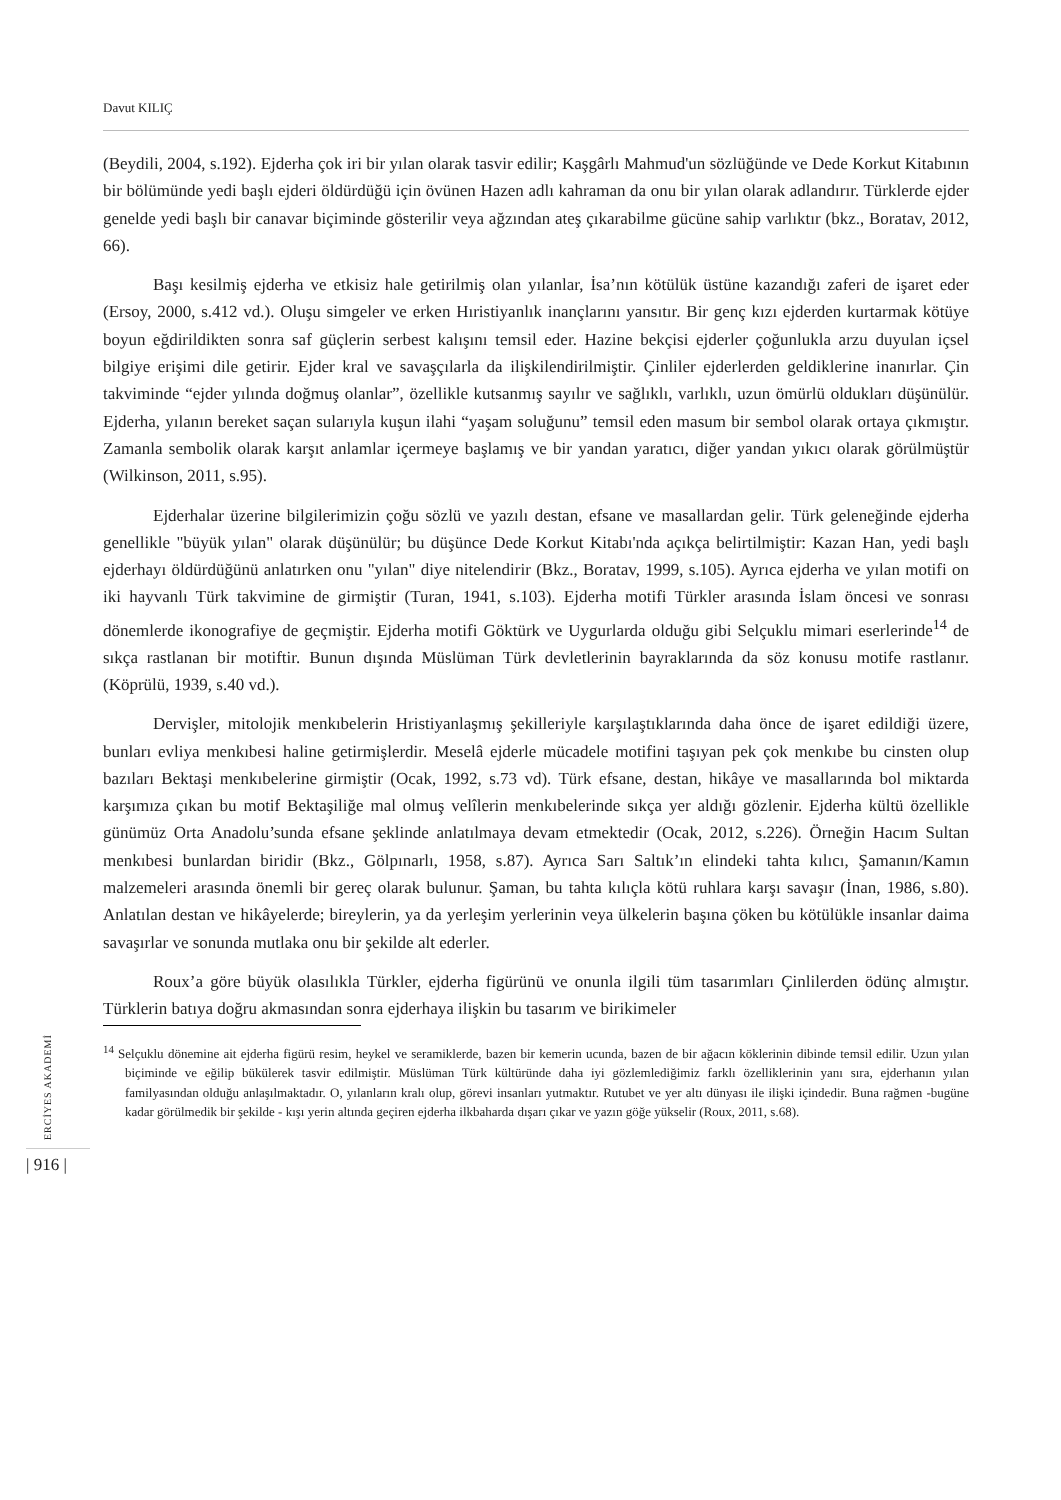Davut KILIÇ
(Beydili, 2004, s.192). Ejderha çok iri bir yılan olarak tasvir edilir; Kaşgârlı Mahmud'un sözlüğünde ve Dede Korkut Kitabının bir bölümünde yedi başlı ejderi öldürdüğü için övünen Hazen adlı kahraman da onu bir yılan olarak adlandırır. Türklerde ejder genelde yedi başlı bir canavar biçiminde gösterilir veya ağzından ateş çıkarabilme gücüne sahip varlıktır (bkz., Boratav, 2012, 66).
Başı kesilmiş ejderha ve etkisiz hale getirilmiş olan yılanlar, İsa’nın kötülük üstüne kazandığı zaferi de işaret eder (Ersoy, 2000, s.412 vd.). Oluşu simgeler ve erken Hıristiyanlık inançlarını yansıtır. Bir genç kızı ejderden kurtarmak kötüye boyun eğdirildikten sonra saf güçlerin serbest kalışını temsil eder. Hazine bekçisi ejderler çoğunlukla arzu duyulan içsel bilgiye erişimi dile getirir. Ejder kral ve savaşçılarla da ilişkilendirilmiştir. Çinliler ejderlerden geldiklerine inanırlar. Çin takviminde “ejder yılında doğmuş olanlar”, özellikle kutsanmış sayılır ve sağlıklı, varlıklı, uzun ömürlü oldukları düşünülür. Ejderha, yılanın bereket saçan sularıyla kuşun ilahi “yaşam soluğunu” temsil eden masum bir sembol olarak ortaya çıkmıştır. Zamanla sembolik olarak karşıt anlamlar içermeye başlamış ve bir yandan yaratıcı, diğer yandan yıkıcı olarak görülmüştür (Wilkinson, 2011, s.95).
Ejderhalar üzerine bilgilerimizin çoğu sözlü ve yazılı destan, efsane ve masallardan gelir. Türk geleneğinde ejderha genellikle "büyük yılan" olarak düşünülür; bu düşünce Dede Korkut Kitabı'nda açıkça belirtilmiştir: Kazan Han, yedi başlı ejderhayı öldürdüğünü anlatırken onu "yılan" diye nitelendirir (Bkz., Boratav, 1999, s.105). Ayrıca ejderha ve yılan motifi on iki hayvanlı Türk takvimine de girmiştir (Turan, 1941, s.103). Ejderha motifi Türkler arasında İslam öncesi ve sonrası dönemlerde ikonografiye de geçmiştir. Ejderha motifi Göktürk ve Uygurlarda olduğu gibi Selçuklu mimari eserlerinde<sup>14</sup> de sıkça rastlanan bir motiftir. Bunun dışında Müslüman Türk devletlerinin bayraklarında da söz konusu motife rastlanır. (Köprülü, 1939, s.40 vd.).
Dervişler, mitolojik menkıbelerin Hristiyanlaşmış şekilleriyle karşılaştıklarında daha önce de işaret edildiği üzere, bunları evliya menkıbesi haline getirmişlerdir. Meselâ ejderle mücadele motifini taşıyan pek çok menkıbe bu cinsten olup bazıları Bektaşi menkıbelerine girmiştir (Ocak, 1992, s.73 vd). Türk efsane, destan, hikâye ve masallarında bol miktarda karşımıza çıkan bu motif Bektaşiliğe mal olmuş velîlerin menkıbelerinde sıkça yer aldığı gözlenir. Ejderha kültü özellikle günümüz Orta Anadolu’sunda efsane şeklinde anlatılmaya devam etmektedir (Ocak, 2012, s.226). Örneğin Hacım Sultan menkıbesi bunlardan biridir (Bkz., Gölpınarlı, 1958, s.87). Ayrıca Sarı Saltık’ın elindeki tahta kılıcı, Şamanın/Kamın malzemeleri arasında önemli bir gereç olarak bulunur. Şaman, bu tahta kılıçla kötü ruhlara karşı savaşır (İnan, 1986, s.80). Anlatılan destan ve hikâyelerde; bireylerin, ya da yerleşim yerlerinin veya ülkelerin başına çöken bu kötülükle insanlar daima savaşırlar ve sonunda mutlaka onu bir şekilde alt ederler.
Roux’a göre büyük olasılıkla Türkler, ejderha figürünü ve onunla ilgili tüm tasarımları Çinlilerden ödünç almıştır. Türklerin batıya doğru akmasından sonra ejderhaya ilişkin bu tasarım ve birikimeler
<sup>14</sup> Selçuklu dönemine ait ejderha figürü resim, heykel ve seramiklerde, bazen bir kemerin ucunda, bazen de bir ağacın köklerinin dibinde temsil edilir. Uzun yılan biçiminde ve eğilip bükülerek tasvir edilmiştir. Müslüman Türk kültüründe daha iyi gözlemlediğimiz farklı özelliklerinin yanı sıra, ejderhanın yılan familyasından olduğu anlaşılmaktadır. O, yılanların kralı olup, görevi insanları yutmaktır. Rutubet ve yer altı dünyası ile ilişki içindedir. Buna rağmen -bugüne kadar görülmedik bir şekilde - kışı yerin altında geçiren ejderha ilkbaharda dışarı çıkar ve yazın göğe yükselir (Roux, 2011, s.68).
ERCİYES AKADEMİ
| 916 |